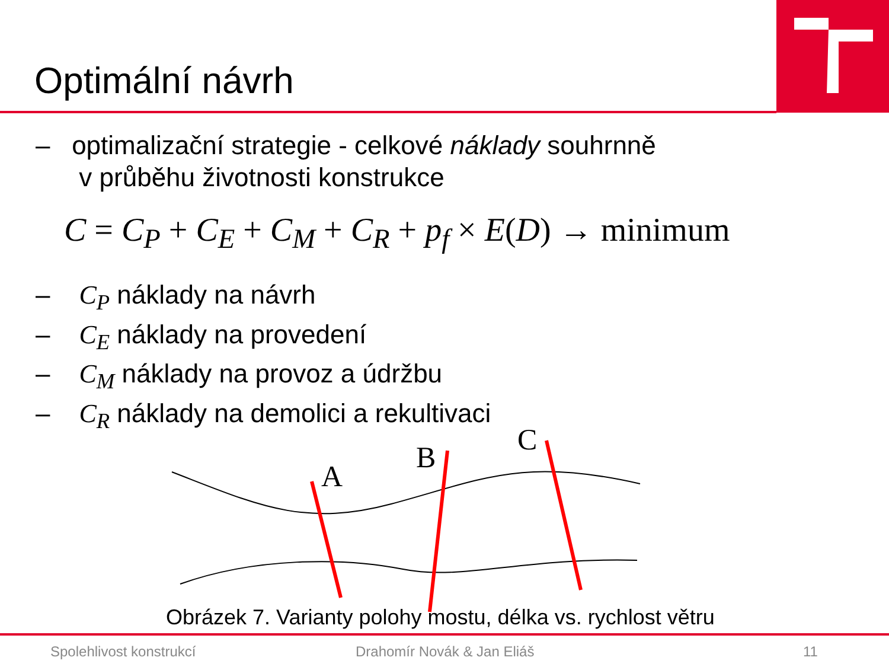Optimální návrh
– optimalizační strategie - celkové náklady souhrnně
v průběhu životnosti konstrukce
C = C<sub>P</sub> + C<sub>E</sub> + C<sub>M</sub> + C<sub>R</sub> + p<sub>f</sub> × E(D) → minimum
– C<sub>P</sub> náklady na návrh
– C<sub>E</sub> náklady na provedení
– C<sub>M</sub> náklady na provoz a údržbu
– C<sub>R</sub> náklady na demolici a rekultivaci
A
B
C
Obrázek 7. Varianty polohy mostu, délka vs. rychlost větru
Spolehlivost konstrukcí Drahomír Novák & Jan Eliáš 11